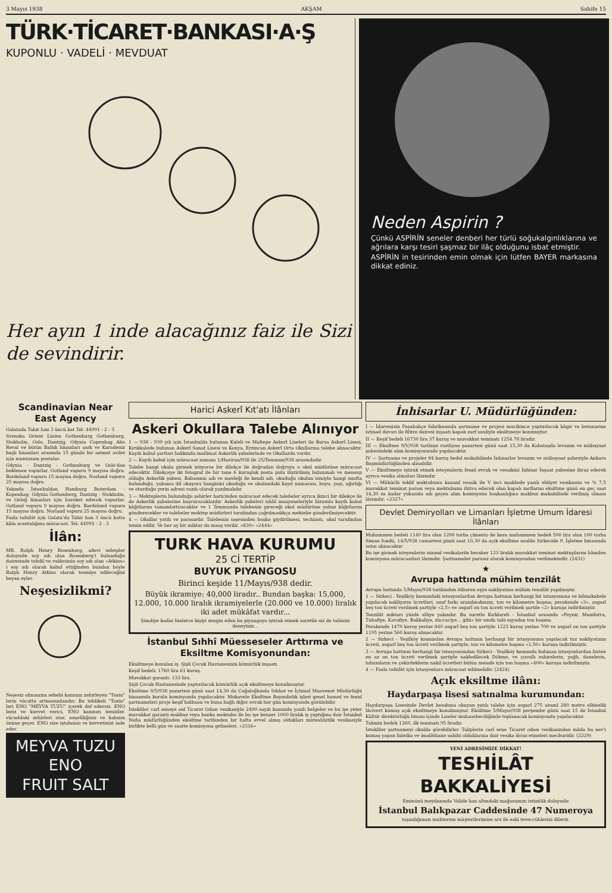3 Mayıs 1938 AKŞAM Sahife 15
TÜRK·TİCARET·BANKASI·A·Ş
KUPONLU · VADELİ · MEVDUAT
Her ayın 1 inde alacağınız faiz ile Sizi de sevindirir.
Neden Aspirin ?
Çünkü ASPİRİN seneler denberi her türlü soğukalgınlıklarına ve ağrılara karşı tesiri şaşmaz bir ilâç olduğunu isbat etmiştir.
ASPİRİN in tesirinden emin olmak için lütfen BAYER markasına dikkat ediniz.
Scandinavian Near East Agency
Galatada Tahir han 3 üncü kat Tel: 44991 - 2 - 3
Svenska Orient Linien Gothenburg Gothenburg, Stokholm, Oslo, Dantzig, Gdynia Copenhag Abo Reval ve bütün Baltık limanları şark ve Karadeniz başlı limanları arasında 15 günde bir azimet avdet için muntazam postalar.
Gdynia - Dantzig - Gothenburg ve Oslo'dan beklenen vapurlar. Gotland vapuru 9 mayısa doğru. Bardeland vapuru 15 mayısa doğru. Norland vapuru 25 mayısa doğru.
Yakında İstanbuldan Hamburg Roterdam - Kopenhag, Gdynia Gothenberg, Dantzig - Stokholm, ve Osloğ limanları için hareket edecek vapurlar. Gotland vapuru 9 mayısa doğru. Bardeland vapuru 15 mayısa doğru. Norland vapuru 25 mayısa doğru.
Fazla tafsilât için Galata'da Tahir han 3 üncü katta kâin acentalığına müracaat. Tel: 44991 - 2 - 3
İlân:
MR. Ralph Henry Rosenberg, ailevi sebepler dolayısile soy adı olan Rosenberg'i bulunduğu dairesinde tebdil ve valdesinin soy adı olan «Atkins» i soy adı olarak kabul ettiğinden bundan böyle Ralph Henry Atkins olarak tesmiye edileceğini beyan eyler.
Neşesizlikmi?
Neşesiz olmanızın sebebi kanınızı zehirleyen "Toxin" lerin vücutta artmasındandır; Bu tehlikeli "Toxin" leri ENO "MEYVA TUZU" içerek def edersiz. ENO leziz ve kuvvet verici, ENO kanınızı temizler. vücuddaki zehirleri atar, neşeliliğiniz ve kabızın önüne geçer. ENO size iştahınızı ve kuvvetinizi iade eder.
MEYVA TUZU
ENO
FRUIT SALT
Harici Askerî Kıt'atı İlânları
Askeri Okullara Talebe Alınıyor
1 — 938 - 939 yılı için İstanbulda bulunan Kuleli ve Maltepe Askerî Liseleri ile Bursa Askerî Lisesi, Kırıkkalede bulunan Askerî Sanat Lisesi ve Konya, Erzincan Askerî Orta Okullarına talebe alınacaktır. Kaydı kabul şartları hakkında malûmat Askerlik şubelerinde ve Okullarda vardır.
2 — Kaydı kabul için müracaat zamanı 1/Haziran/938 ile 25/Temmuz/938 arasındadır.
Talebe hangi okula girmek istiyorsa bir dilekçe ile doğrudan doğruya o okul müdürüne müracaat edecektir. Dilekçeye iki fotograf ile bir tane 6 kuruşluk posta pulu iliştirilmiş bulunmalı ve mensup olduğu Askerlik şubesi, Babasının adı ve mesleği ile kendi adı, okuduğu okulun ismiyle hangi sınıfta bulunduğu, yabancı dil okuyora hangisini okuduğu ve okulundaki kayıt numarası, boyu, yaşı, ağırlığı ve oturduğu yerin adresi vazıh olarak yazılmalıdır.
3 — Mekteplerin bulunduğu şehirler haricinden müracaat edecek talebeler ayrıca ikinci bir dilekçe ile de Askerlik şubelerine başvuracaklardır. Askerlik şubeleri sıhhî muayeneleriyle lüzumlu kaydı kabul kâğıtlarını tamamlattıracaklar ve 1 Temmuzda talebenin gireceği okul müdürüne yalnız kâğıtlarını gönderecekler ve talebeler mektep müdürleri tarafından çağrılmadıkça mektebe gönderilmiyecektir.
4 — Okullar yatılı ve parasızdır. Talebenin iaşesinden başka giydirilmesi, techizatı, okul tarafından temin edilir. Ve her ay bir miktar da maaş verilir. «830» «2444»
TURK HAVA KURUMU
25 Cİ TERTİP
BUYUK PIYANGOSU
Birinci keşide 11/Mayıs/938 dedir.
Büyük ikramiye: 40,000 liradır.. Bundan başka: 15,000, 12.000, 10.000 liralık ikramiyelerle (20.000 ve 10.000) liralık iki adet mükâfat vardır...
Şimdiye kadar binlerce kişiyi zengin eden bu piyangoya iştirak etmek suretile siz de taliinizi deneyiniz...
İstanbul Sıhhî Müesseseler Arttırma ve Eksiltme Komisyonundan:
Eksiltmeye konulan iş: Şişli Çocuk Hastanesinin kömürlük inşaatı
Keşif bedeli: 1760 lira 61 kuruş.
Muvakkat garanti: 133 lira.
Şişli Çocuk Hastanesinde yaptırılacak kömürlük açık eksiltmeye konulmuştur.
Eksiltme 9/5/938 pazartesi günü saat 14,30 da Cağaloğlunda Sıhhat ve İçtimaî Muavenet Müdürlüğü binasında kurulu komisyonda yapılacaktır. Mukavele Eksiltme Bayındırlık işleri genel hususî ve fennî şartnameleri proje keşif hulâsası ve buna bağlı diğer evrak her gün komisyonda görülebilir.
İstekliler carî seneye aid Ticaret Odası vesikasiyle 2490 sayılı kanunda yazılı belgeler ve bu işe yeter muvakkat garanti makbuz veya banka mektubu ile bu işe benzer 1000 liralık iş yaptığına dair İstanbul Nafıa müdürlüğünden eksiltme tarihinden bir hafta evvel almış oldukları müteahhitlik vesikasiyle birlikte belli gün ve saatte komisyona gelmeleri. «2316»
İnhisarlar U. Müdürlüğünden:
I — İdaremizin Paşabahçe fabrikasında şartname ve projesi mucibince yaptırılacak kâgir ve betonarme istinad duvarı ile filitre dairesi inşaatı kapalı zarf usuliyle eksiltmeye konmuştur.
II — Keşif bedeli 16730 lira 37 kuruş ve muvakkat teminatı 1254.78 liradır.
III — Eksiltme 9/V/938 tarihine rastlıyan pazartesi günü saat 15,30 da Kabataşda levazım ve mübayaat şubesindeki alım komisyonunda yapılacaktır.
IV — Şartname ve projeler 84 kuruş bedel mukabilinde İnhisarlar levazım ve mübayaat şubesiyle Ankara Başmüdürlüğünden alınabilir.
V — Eksiltmeye iştirak etmek isteyenlerin fennî evrak ve vesaikini İnhisar İnşaat şubesine ibraz ederek ayrıca vesika almaları lâzımdır.
VI — Mühürlü teklif mektubunu kanunî vesaik ile V inci maddede yazılı ehliyet vesikasını ve % 7,5 muvakkat teminat parası veya mektubunu ihtiva edecek olan kapalı zarflarını eksiltme günü en geç saat 14,30 za kadar yukarıda adı geçen alım komisyonu başkanlığına makbuz mukabilinde verilmiş olması lâzımdır. «2327»
Devlet Demiryolları ve Limanları İşletme Umum İdaresi İlânları
Muhammen bedeli 1140 lira olan 1200 torba çimento ile keza muhammen bedeli 500 lira olan 100 torba Siman fondü, 14/5/938 cumartesi günü saat 10,30 da açık eksiltme usulile Sirkecide 9. İşletme binasında satın alınacaktır.
Bu işe girmek isteyenlerin nizamî vesikalarile beraber 123 liralık muvakkat teminat mektuplarını hâmilen komisyona müracaatları lâzımdır. Şartnameler parasız olarak komisyondan verilmektedir. (2431)
★
Avrupa hattında mühim tenzilât
Avrupa hattında 5/Mayıs/938 tarihinden itibaren eşya nakliyatına mühim tenzilât yapılmıştır.
1 — Sirkeci - Yeşilköy kısmındaki istasyonlardan Avrupa hattının herhangi bir istasyonuna ve bilmukabele yapılacak nakliyatın ücretleri, sınıf farkı aranılmaksızın, ton ve kilometre başına; perakende «3», asgarî beş ton ücreti verilmek şartiyle «2,5» ve asgarî on ton ücreti verilmek şartile «2» kuruşa indirilmiştir.
Tenzilât miktarı yüzde elliye yakındır. Bu suretle Kırklareli - İstanbul arasında «Peynir, Manifotra, Tuhafiye, Kavafiye, Bakkaliye, züccaciye... gibi» bir sınıfa tabi eşyadan ton başına:
Perakende 1470 kuruş yerine 840 asgarî beş ton şartiyle 1223 kuruş yerine 700 ve asgarî on ton şartiyle 1195 yerine 560 kuruş alınacaktır.
2 — Sirkeci - Yeşilköy kısmından Avrupa hattının herhangi bir istasyonuna yapılacak tuz nakliyatının ücreti, asgarî beş ton ücreti verilmek şartiyle, ton ve kilometre başına «1,50» kuruşa indirilmiştir.
3 — Avrupa hattının herhangi bir istasyonundan Sirkeci - Yeşilköy kısmında bulunan istasyonlardan birine en az on ton ücreti verilmek şartiyle nakledilecek Dökme, ve çuvallı zahirelerin, yağlı, danelerin, tohumların ve çekirdeklerin nakil ücretleri bütün mesafe için ton başına «400» kuruşa indirilmiştir.
4 — Fazla tafsilât için istasyonlara müracaat edilmelidir. (2424)
Açık eksiltme ilânı:
Haydarpaşa lisesi satınalma kurumundan:
Haydarpaşa Lisesinde Devlet hesabına okuyan yatılı talebe için asgarî 275 azamî 280 metre elbiselik lâcivert kumaş açık eksiltmeye konulmuştur. Eksiltme 5/Mayıs/938 perşembe günü saat 15 de İstanbul Kültür direktörlüğü binası içinde Liseler muhasebeciliğinde toplanacak komisyonda yapılacaktır.
Tahmin bedeli 1260, ilk teminatı 95 liradır.
İstekliler şartnameyi okulda görebilirler. Taliplerin carî sene Ticaret odası vesikasından mâda bu nev'i kumaş yapan fabrika ve imalâthane sahibi olduklarına dair vesika ibraz etmeleri mecburidir. (2229)
YENİ ADRESİMİZE DİKKAT!
TESHİLÂT BAKKALİYESİ
Eminönü meydanında Valide han altındaki mağazamızı istimlâk dolayısile
İstanbul Balıkpazar Caddesinde 47 Numeroya
taşındığımızı muhterem müşterilerimize arz ile eski teveccühlerini dileriz.